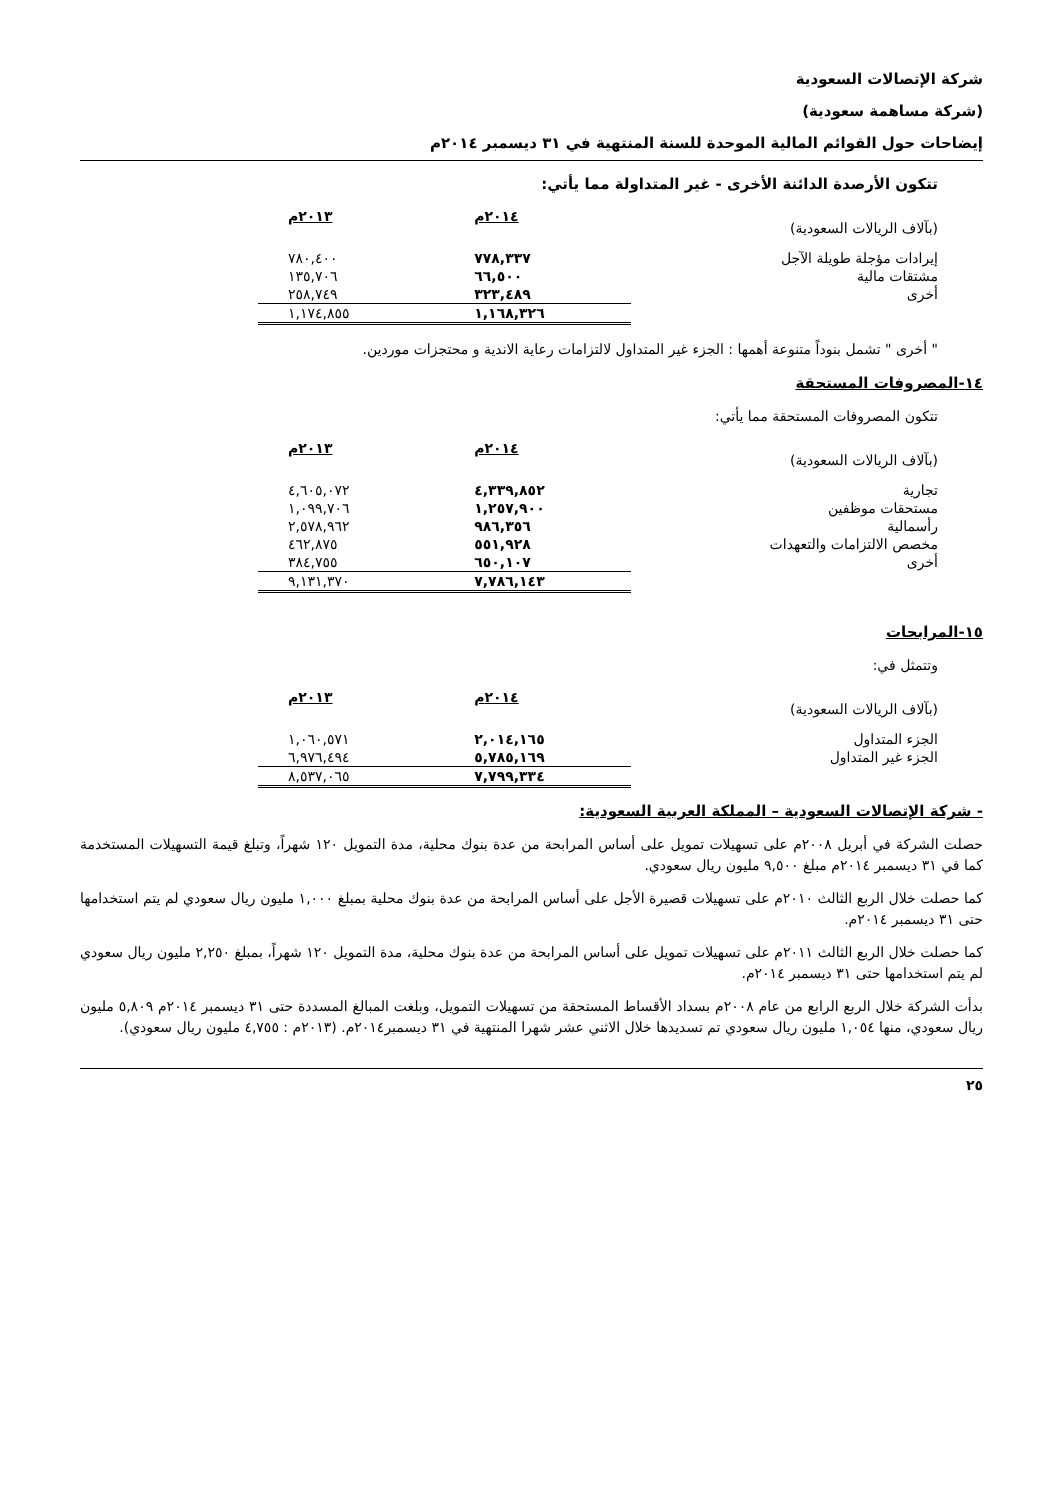شركة الإتصالات السعودية
(شركة مساهمة سعودية)
إيضاحات حول القوائم المالية الموحدة للسنة المنتهية في ٣١ ديسمبر ٢٠١٤م
تتكون الأرصدة الدائنة الأخرى - غير المتداولة مما يأتي:
| (بآلاف الريالات السعودية) | | ٢٠١٤م | ٢٠١٣م |
| إيرادات مؤجلة طويلة الآجل | | ٧٧٨,٣٣٧ | ٧٨٠,٤٠٠ |
| مشتقات مالية | | ٦٦,٥٠٠ | ١٣٥,٧٠٦ |
| أخرى | | ٣٢٣,٤٨٩ | ٢٥٨,٧٤٩ |
| | | ١,١٦٨,٣٢٦ | ١,١٧٤,٨٥٥ |
" أخرى " تشمل بنوداً متنوعة أهمها : الجزء غير المتداول لالتزامات رعاية الاندية و محتجزات موردين.
١٤-المصروفات المستحقة
تتكون المصروفات المستحقة مما يأتي:
| (بآلاف الريالات السعودية) | | ٢٠١٤م | ٢٠١٣م |
| تجارية | | ٤,٣٣٩,٨٥٢ | ٤,٦٠٥,٠٧٢ |
| مستحقات موظفين | | ١,٢٥٧,٩٠٠ | ١,٠٩٩,٧٠٦ |
| رأسمالية | | ٩٨٦,٣٥٦ | ٢,٥٧٨,٩٦٢ |
| مخصص الالتزامات والتعهدات | | ٥٥١,٩٢٨ | ٤٦٢,٨٧٥ |
| أخرى | | ٦٥٠,١٠٧ | ٣٨٤,٧٥٥ |
| | | ٧,٧٨٦,١٤٣ | ٩,١٣١,٣٧٠ |
١٥-المرابحات
وتتمثل في:
| (بآلاف الريالات السعودية) | | ٢٠١٤م | ٢٠١٣م |
| الجزء المتداول | | ٢,٠١٤,١٦٥ | ١,٠٦٠,٥٧١ |
| الجزء غير المتداول | | ٥,٧٨٥,١٦٩ | ٦,٩٧٦,٤٩٤ |
| | | ٧,٧٩٩,٣٣٤ | ٨,٥٣٧,٠٦٥ |
- شركة الإتصالات السعودية – المملكة العربية السعودية:
حصلت الشركة في أبريل ٢٠٠٨م على تسهيلات تمويل على أساس المرابحة من عدة بنوك محلية، مدة التمويل ١٢٠ شهراً، وتبلغ قيمة التسهيلات المستخدمة كما في ٣١ ديسمبر ٢٠١٤م مبلغ ٩,٥٠٠ مليون ريال سعودي.
كما حصلت خلال الربع الثالث ٢٠١٠م على تسهيلات قصيرة الأجل على أساس المرابحة من عدة بنوك محلية بمبلغ ١,٠٠٠ مليون ريال سعودي لم يتم استخدامها حتى ٣١ ديسمبر ٢٠١٤م.
كما حصلت خلال الربع الثالث ٢٠١١م على تسهيلات تمويل على أساس المرابحة من عدة بنوك محلية، مدة التمويل ١٢٠ شهراً، بمبلغ ٢,٢٥٠ مليون ريال سعودي لم يتم استخدامها حتى ٣١ ديسمبر ٢٠١٤م.
بدأت الشركة خلال الربع الرابع من عام ٢٠٠٨م بسداد الأقساط المستحقة من تسهيلات التمويل، وبلغت المبالغ المسددة حتى ٣١ ديسمبر ٢٠١٤م ٥,٨٠٩ مليون ريال سعودي، منها ١,٠٥٤ مليون ريال سعودي تم تسديدها خلال الاثني عشر شهرا المنتهية في ٣١ ديسمبر٢٠١٤م. (٢٠١٣م : ٤,٧٥٥ مليون ريال سعودي).
٢٥